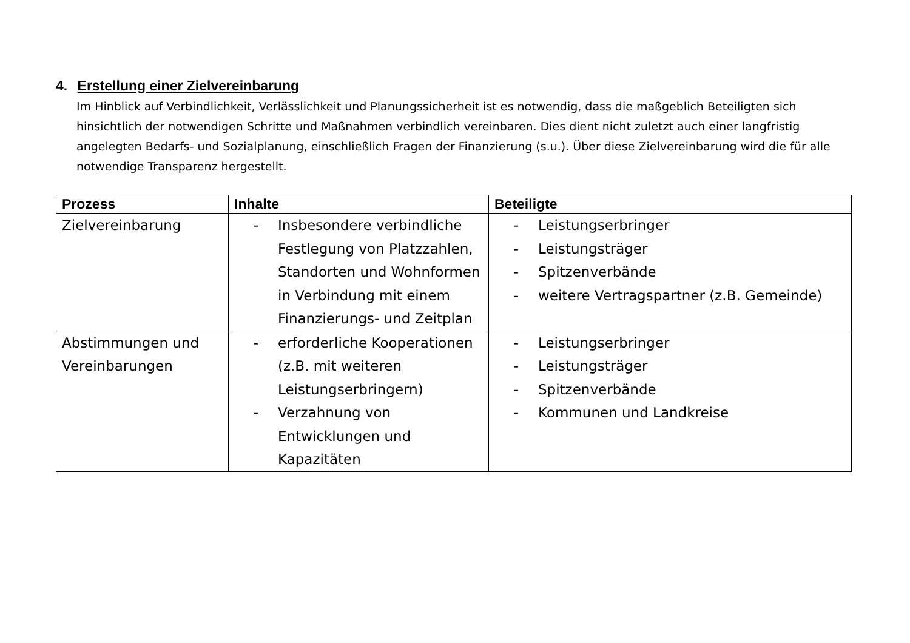4. Erstellung einer Zielvereinbarung
Im Hinblick auf Verbindlichkeit, Verlässlichkeit und Planungssicherheit ist es notwendig, dass die maßgeblich Beteiligten sich hinsichtlich der notwendigen Schritte und Maßnahmen verbindlich vereinbaren. Dies dient nicht zuletzt auch einer langfristig angelegten Bedarfs- und Sozialplanung, einschließlich Fragen der Finanzierung (s.u.). Über diese Zielvereinbarung wird die für alle notwendige Transparenz hergestellt.
| Prozess | Inhalte | Beteiligte |
| --- | --- | --- |
| Zielvereinbarung | - Insbesondere verbindliche Festlegung von Platzzahlen, Standorten und Wohnformen in Verbindung mit einem Finanzierungs- und Zeitplan | - Leistungserbringer - Leistungsträger - Spitzenverbände - weitere Vertragspartner (z.B. Gemeinde) |
| Abstimmungen und Vereinbarungen | - erforderliche Kooperationen (z.B. mit weiteren Leistungserbringern) - Verzahnung von Entwicklungen und Kapazitäten | - Leistungserbringer - Leistungsträger - Spitzenverbände - Kommunen und Landkreise |